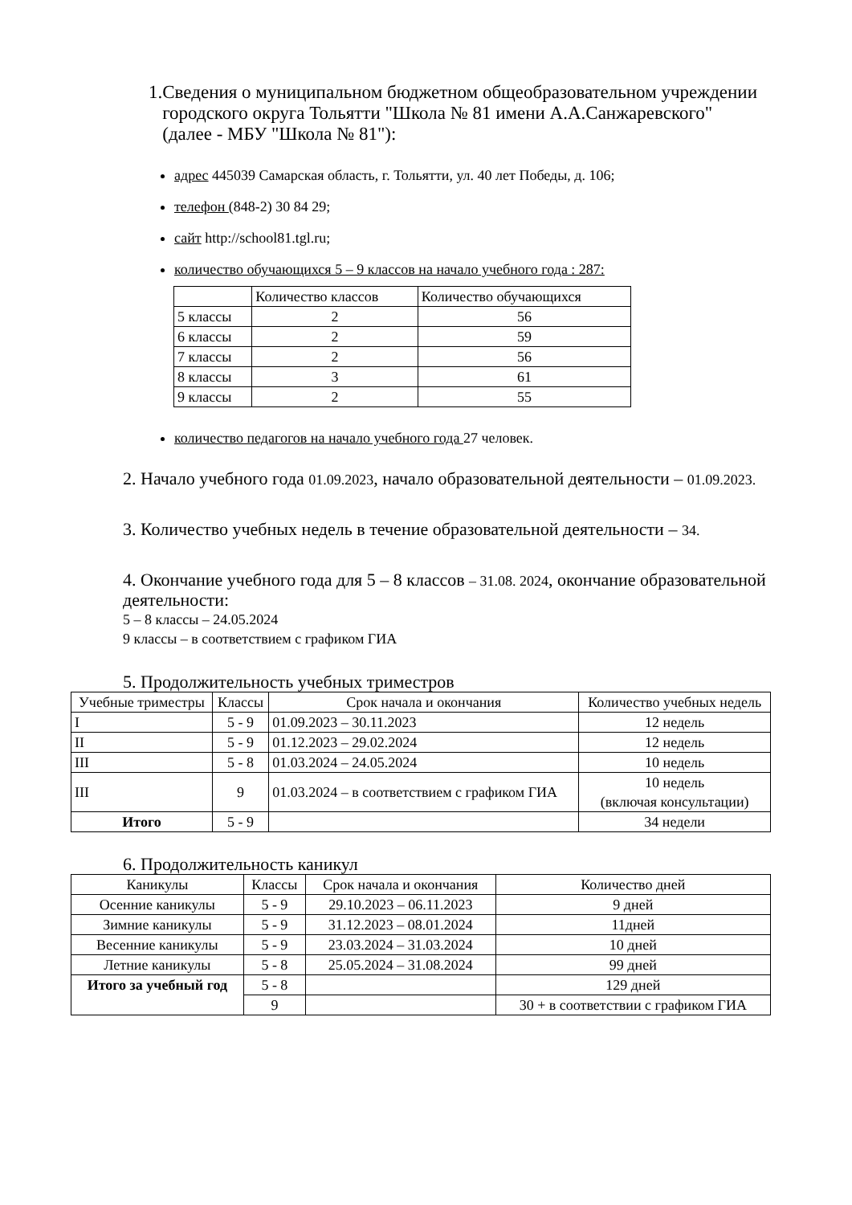1. Сведения о муниципальном бюджетном общеобразовательном учреждении городского округа Тольятти "Школа № 81 имени А.А.Санжаревского" (далее - МБУ "Школа № 81"):
адрес 445039 Самарская область, г. Тольятти, ул. 40 лет Победы, д. 106;
телефон (848-2) 30 84 29;
сайт http://school81.tgl.ru;
количество обучающихся 5 – 9 классов на начало учебного года : 287:
| | Количество классов | Количество обучающихся |
| 5 классы | 2 | 56 |
| 6 классы | 2 | 59 |
| 7 классы | 2 | 56 |
| 8 классы | 3 | 61 |
| 9 классы | 2 | 55 |
количество педагогов на начало учебного года 27 человек.
2. Начало учебного года 01.09.2023, начало образовательной деятельности – 01.09.2023.
3. Количество учебных недель в течение образовательной деятельности – 34.
4. Окончание учебного года для 5 – 8 классов – 31.08. 2024, окончание образовательной деятельности:
5 – 8 классы – 24.05.2024
9 классы – в соответствием с графиком ГИА
5. Продолжительность учебных триместров
| Учебные триместры | Классы | Срок начала и окончания | Количество учебных недель |
| I | 5 - 9 | 01.09.2023 – 30.11.2023 | 12 недель |
| II | 5 - 9 | 01.12.2023 – 29.02.2024 | 12 недель |
| III | 5 - 8 | 01.03.2024 – 24.05.2024 | 10 недель |
| III | 9 | 01.03.2024 – в соответствием с графиком ГИА | 10 недель (включая консультации) |
| Итого | 5 - 9 | | 34 недели |
6. Продолжительность каникул
| Каникулы | Классы | Срок начала и окончания | Количество дней |
| Осенние каникулы | 5 - 9 | 29.10.2023 – 06.11.2023 | 9 дней |
| Зимние каникулы | 5 - 9 | 31.12.2023 – 08.01.2024 | 11дней |
| Весенние каникулы | 5 - 9 | 23.03.2024 – 31.03.2024 | 10 дней |
| Летние каникулы | 5 - 8 | 25.05.2024 – 31.08.2024 | 99 дней |
| Итого за учебный год | 5 - 8 | | 129 дней |
| | 9 | | 30 + в соответствии с графиком ГИА |